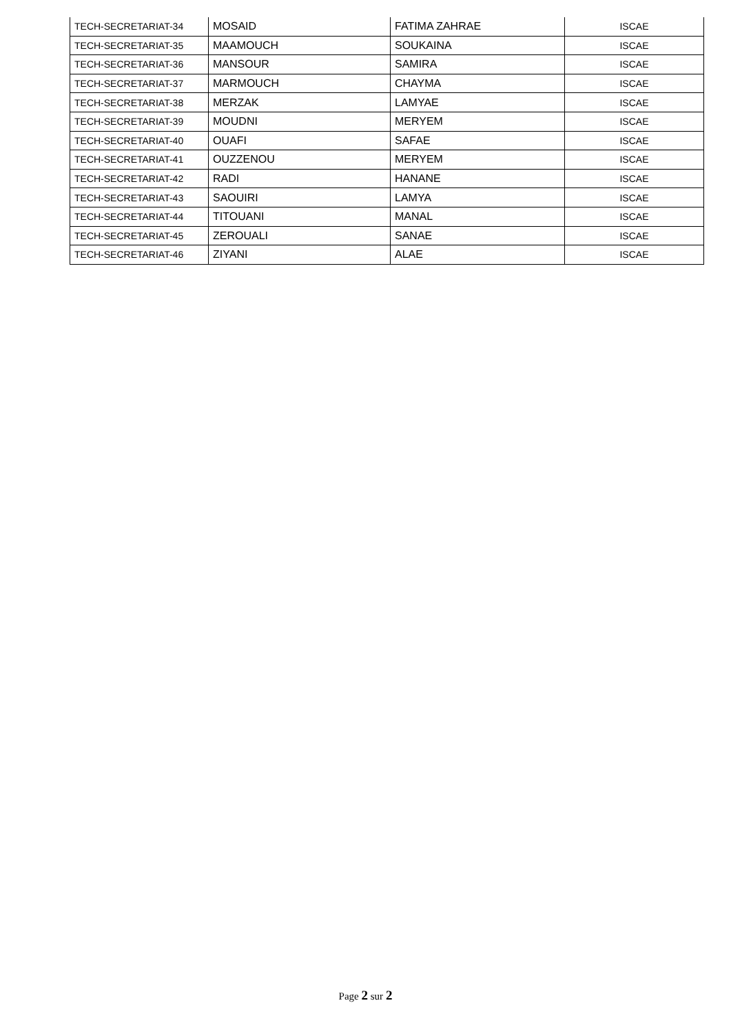| TECH-SECRETARIAT-34 | MOSAID | FATIMA ZAHRAE | ISCAE |
| TECH-SECRETARIAT-35 | MAAMOUCH | SOUKAINA | ISCAE |
| TECH-SECRETARIAT-36 | MANSOUR | SAMIRA | ISCAE |
| TECH-SECRETARIAT-37 | MARMOUCH | CHAYMA | ISCAE |
| TECH-SECRETARIAT-38 | MERZAK | LAMYAE | ISCAE |
| TECH-SECRETARIAT-39 | MOUDNI | MERYEM | ISCAE |
| TECH-SECRETARIAT-40 | OUAFI | SAFAE | ISCAE |
| TECH-SECRETARIAT-41 | OUZZENOU | MERYEM | ISCAE |
| TECH-SECRETARIAT-42 | RADI | HANANE | ISCAE |
| TECH-SECRETARIAT-43 | SAOUIRI | LAMYA | ISCAE |
| TECH-SECRETARIAT-44 | TITOUANI | MANAL | ISCAE |
| TECH-SECRETARIAT-45 | ZEROUALI | SANAE | ISCAE |
| TECH-SECRETARIAT-46 | ZIYANI | ALAE | ISCAE |
Page 2 sur 2